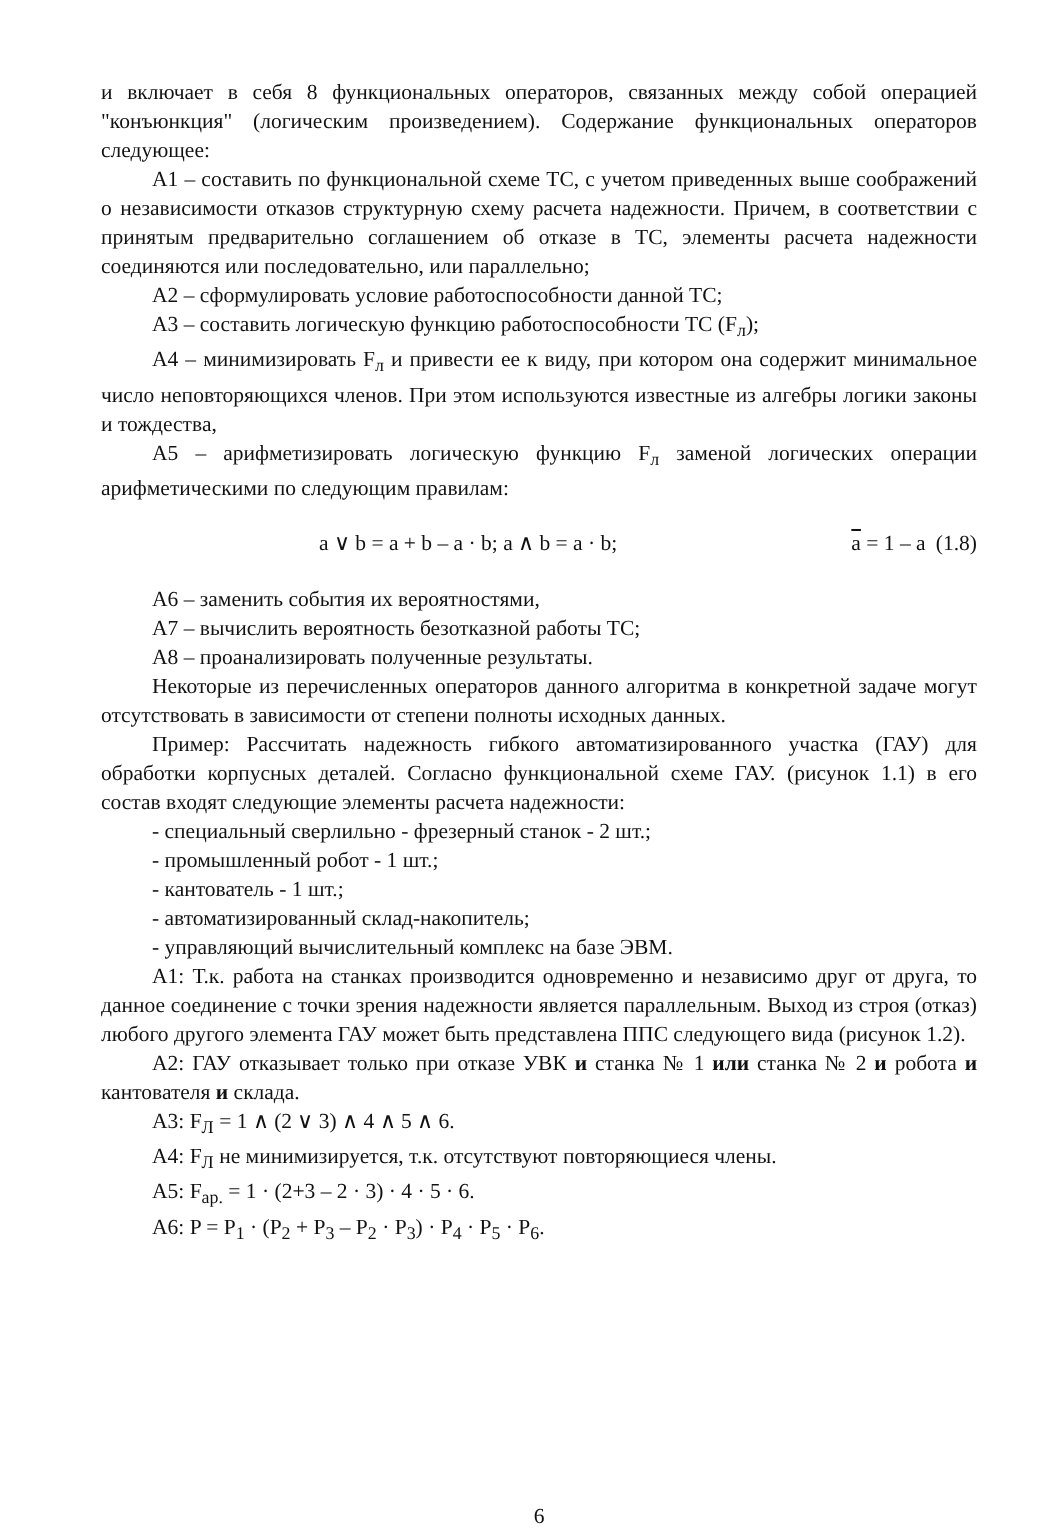и включает в себя 8 функциональных операторов, связанных между собой операцией "конъюнкция" (логическим произведением). Содержание функциональных операторов следующее:
А1 – составить по функциональной схеме ТС, с учетом приведенных выше соображений о независимости отказов структурную схему расчета надежности. Причем, в соответствии с принятым предварительно соглашением об отказе в ТС, элементы расчета надежности соединяются или последовательно, или параллельно;
А2 – сформулировать условие работоспособности данной ТС;
А3 – составить логическую функцию работоспособности ТС (F<sub>л</sub>);
А4 – минимизировать F<sub>л</sub> и привести ее к виду, при котором она содержит минимальное число неповторяющихся членов. При этом используются известные из алгебры логики законы и тождества,
А5 – арифметизировать логическую функцию F<sub>л</sub> заменой логических операции арифметическими по следующим правилам:
a ∨ b = a + b – a · b; a ∧ b = a · b; a = 1 – a (1.8)
А6 – заменить события их вероятностями,
А7 – вычислить вероятность безотказной работы ТС;
А8 – проанализировать полученные результаты.
Некоторые из перечисленных операторов данного алгоритма в конкретной задаче могут отсутствовать в зависимости от степени полноты исходных данных.
Пример: Рассчитать надежность гибкого автоматизированного участка (ГАУ) для обработки корпусных деталей. Согласно функциональной схеме ГАУ. (рисунок 1.1) в его состав входят следующие элементы расчета надежности:
- специальный сверлильно - фрезерный станок - 2 шт.;
- промышленный робот - 1 шт.;
- кантователь - 1 шт.;
- автоматизированный склад-накопитель;
- управляющий вычислительный комплекс на базе ЭВМ.
А1: Т.к. работа на станках производится одновременно и независимо друг от друга, то данное соединение с точки зрения надежности является параллельным. Выход из строя (отказ) любого другого элемента ГАУ может быть представлена ППС следующего вида (рисунок 1.2).
А2: ГАУ отказывает только при отказе УВК и станка № 1 или станка № 2 и робота и кантователя и склада.
А3: F<sub>Л</sub> = 1 ∧ (2 ∨ 3) ∧ 4 ∧ 5 ∧ 6.
А4: F<sub>Л</sub> не минимизируется, т.к. отсутствуют повторяющиеся члены.
А5: F<sub>ар.</sub> = 1 · (2+3 – 2 · 3) · 4 · 5 · 6.
А6: P = P<sub>1</sub> · (P<sub>2</sub> + P<sub>3</sub> – P<sub>2</sub> · P<sub>3</sub>) · P<sub>4</sub> · P<sub>5</sub> · P<sub>6</sub>.
6